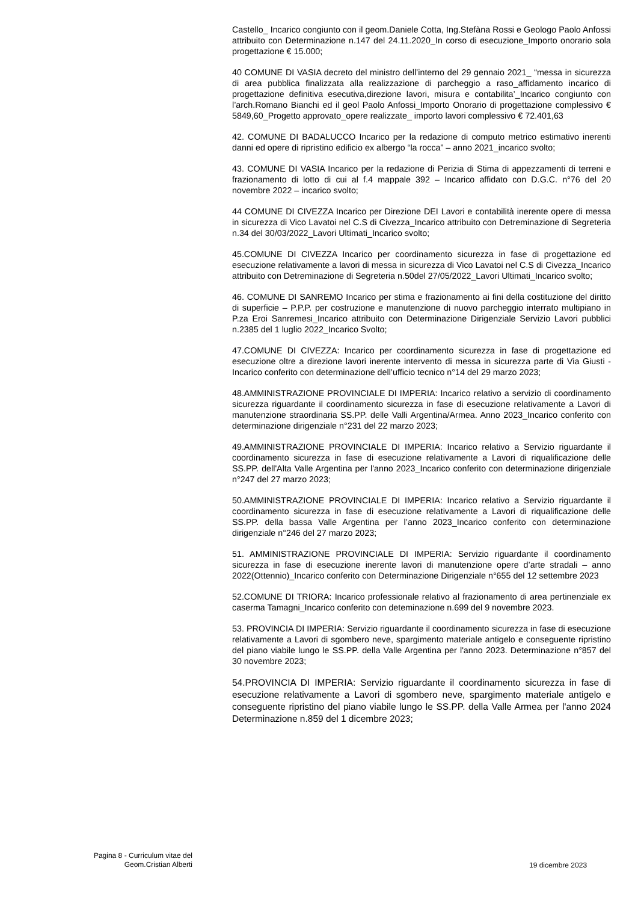Castello_ Incarico congiunto con il geom.Daniele Cotta, Ing.Stefàna Rossi e Geologo Paolo Anfossi attribuito con Determinazione n.147 del 24.11.2020_In corso di esecuzione_Importo onorario sola progettazione € 15.000;
40 COMUNE DI VASIA decreto del ministro dell’interno del 29 gennaio 2021_ “messa in sicurezza di area pubblica finalizzata alla realizzazione di parcheggio a raso_affidamento incarico di progettazione definitiva esecutiva,direzione lavori, misura e contabilita’_Incarico congiunto con l’arch.Romano Bianchi ed il geol Paolo Anfossi_Importo Onorario di progettazione complessivo € 5849,60_Progetto approvato_opere realizzate_ importo lavori complessivo € 72.401,63
42. COMUNE DI BADALUCCO Incarico per la redazione di computo metrico estimativo inerenti danni ed opere di ripristino edificio ex albergo “la rocca” – anno 2021_incarico svolto;
43. COMUNE DI VASIA Incarico per la redazione di Perizia di Stima di appezzamenti di terreni e frazionamento di lotto di cui al f.4 mappale 392 – Incarico affidato con D.G.C. n°76 del 20 novembre 2022 – incarico svolto;
44 COMUNE DI CIVEZZA Incarico per Direzione DEI Lavori e contabilità inerente opere di messa in sicurezza di Vico Lavatoi nel C.S di Civezza_Incarico attribuito con Detreminazione di Segreteria n.34 del 30/03/2022_Lavori Ultimati_Incarico svolto;
45.COMUNE DI CIVEZZA Incarico per coordinamento sicurezza in fase di progettazione ed esecuzione relativamente a lavori di messa in sicurezza di Vico Lavatoi nel C.S di Civezza_Incarico attribuito con Detreminazione di Segreteria n.50del 27/05/2022_Lavori Ultimati_Incarico svolto;
46. COMUNE DI SANREMO Incarico per stima e frazionamento ai fini della costituzione del diritto di superficie – P.P.P. per costruzione e manutenzione di nuovo parcheggio interrato multipiano in P.za Eroi Sanremesi_Incarico attribuito con Determinazione Dirigenziale Servizio Lavori pubblici n.2385 del 1 luglio 2022_Incarico Svolto;
47.COMUNE DI CIVEZZA: Incarico per coordinamento sicurezza in fase di progettazione ed esecuzione oltre a direzione lavori inerente intervento di messa in sicurezza parte di Via Giusti - Incarico conferito con determinazione dell’ufficio tecnico n°14 del 29 marzo 2023;
48.AMMINISTRAZIONE PROVINCIALE DI IMPERIA: Incarico relativo a servizio di coordinamento sicurezza riguardante il coordinamento sicurezza in fase di esecuzione relativamente a Lavori di manutenzione straordinaria SS.PP. delle Valli Argentina/Armea. Anno 2023_Incarico conferito con determinazione dirigenziale n°231 del 22 marzo 2023;
49.AMMINISTRAZIONE PROVINCIALE DI IMPERIA: Incarico relativo a Servizio riguardante il coordinamento sicurezza in fase di esecuzione relativamente a Lavori di riqualificazione delle SS.PP. dell'Alta Valle Argentina per l'anno 2023_Incarico conferito con determinazione dirigenziale n°247 del 27 marzo 2023;
50.AMMINISTRAZIONE PROVINCIALE DI IMPERIA: Incarico relativo a Servizio riguardante il coordinamento sicurezza in fase di esecuzione relativamente a Lavori di riqualificazione delle SS.PP. della bassa Valle Argentina per l’anno 2023_Incarico conferito con determinazione dirigenziale n°246 del 27 marzo 2023;
51. AMMINISTRAZIONE PROVINCIALE DI IMPERIA: Servizio riguardante il coordinamento sicurezza in fase di esecuzione inerente lavori di manutenzione opere d’arte stradali – anno 2022(Ottennio)_Incarico conferito con Determinazione Dirigenziale n°655 del 12 settembre 2023
52.COMUNE DI TRIORA: Incarico professionale relativo al frazionamento di area pertinenziale ex caserma Tamagni_Incarico conferito con deteminazione n.699 del 9 novembre 2023.
53. PROVINCIA DI IMPERIA: Servizio riguardante il coordinamento sicurezza in fase di esecuzione relativamente a Lavori di sgombero neve, spargimento materiale antigelo e conseguente ripristino del piano viabile lungo le SS.PP. della Valle Argentina per l'anno 2023. Determinazione n°857 del 30 novembre 2023;
54.PROVINCIA DI IMPERIA: Servizio riguardante il coordinamento sicurezza in fase di esecuzione relativamente a Lavori di sgombero neve, spargimento materiale antigelo e conseguente ripristino del piano viabile lungo le SS.PP. della Valle Armea per l'anno 2024 Determinazione n.859 del 1 dicembre 2023;
Pagina 8 - Curriculum vitae del
Geom.Cristian Alberti
19 dicembre 2023